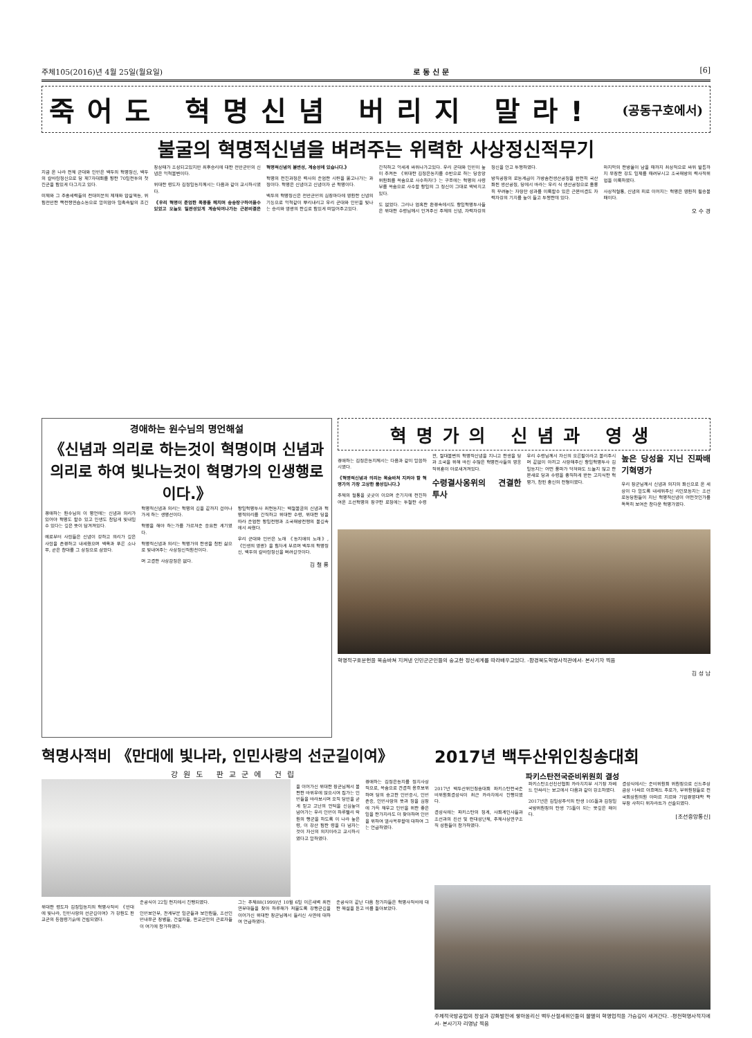주체105(2016)년 4월 25일(월요일) 로 동 신 문 [6]
죽어도 혁명신념 버리지 말라!
(공동구호에서)
불굴의 혁명적신념을 벼려주는 위력한 사상정신적무기
지금 온 나라 전체 군대와 인민은 백두의 혁명정신, 백두의 칼바람정신으로 당 제7차대회를 향한 70일전투의 첫 진군을 힘있게 다그치고 있다.
미제와 그 추종세력들의 전대미문의 제재와 압살책동, 위험천만한 핵전쟁연습소동으로 말미암아 일촉즉발의 초긴장상태가 조성되고있지만 최후승리에 대한 천만군민의 신념은 억척불변이다.
위대한 령도자 김정일동지께서는 다음과 같이 교시하시였다.
《우리 혁명이 준엄한 폭풍을 헤치며 승승장구하여올수 있었고 오늘도 일관성있게 계승되여나가는 근본비결은 혁명적신념의 불변성, 계승성에 있습니다.》
혁명의 전진과정은 력사의 준엄한 시련을 뚫고나가는 과정이다. 혁명은 신념이고 신념이자 곧 혁명이다.
백두의 혁명정신은 천만군민의 심장마다에 영원한 신념의 기둥으로 억척같이 뿌리내리고 우리 군대와 인민을 빛나는 승리와 영광의 한길로 힘있게 떠밀어주고있다.
간직하고 억세게 싸워나가고있다. 우리 군대와 인민이 높이 추켜든 《위대한 김정은동지를 수반으로 하는 당중앙위원회를 목숨으로 사수하자!》는 구호에는 혁명의 사령부를 목숨으로 사수할 항일의 그 정신이 그대로 맥박치고있다.
도 없었다. 그러나 엄혹한 환경속에서도 항일혁명투사들은 위대한 수령님께서 안겨주신 주체의 신념, 자력자강의 정신을 안고 투쟁하였다.
방직공장의 로동계급이 가방솜전생산공정을 완전히 국산화된 생산공정, 당에서 바라는 우리 식 생산공정으로 훌륭히 꾸려놓는 자랑찬 성과를 이룩할수 있은 근본비결도 자력자강의 기치를 높이 들고 투쟁한데 있다.
마지막의 한방울이 남을 때까지 최상적으로 싸워 발톱까지 무장한 강도 일제를 때려부시고 조국해방의 력사적위업을 이룩하였다.
사상적혈통, 신념의 피로 이어지는 혁명은 영원히 필승불패이다.
오 수 경
경애하는 원수님의 명언해설
《신념과 의리로 하는것이 혁명이며 신념과 의리로 하여 빛나는것이 혁명가의 인생행로이다.》
경애하는 원수님의 이 명언에는 신념과 의리가 있어야 혁명도 할수 있고 인생도 참답게 빛내일수 있다는 깊은 뜻이 담겨져있다.
예로부터 사람들은 신념이 강하고 의리가 깊은 사람을 존경하고 내세웠으며 백옥과 푸른 소나무, 곧은 참대를 그 상징으로 삼았다.
혁명적신념과 의리는 혁명의 길을 끝까지 걸어나가게 하는 생명선이다.
혁명을 해야 하는가를 가르쳐준 중요한 계기였다.
혁명적신념과 의리는 혁명가의 한생을 참된 삶으로 빛내여주는 사상정신적원천이다.
며 고결한 사상감정은 없다.
항일혁명투사 최현동지는 백절불굴의 신념과 혁명적의리를 간직하고 위대한 수령, 위대한 당을 따라 준엄한 항일전쟁과 조국해방전쟁의 불길속에서 싸웠다.
우리 군대와 인민은 노래 《동지애의 노래》, 《인생의 영광》을 힘차게 부르며 백두의 혁명정신, 백두의 칼바람정신을 벼려갈것이다.
김 철 룡
혁명가의 신념과 영생
경애하는 김정은동지께서는 다음과 같이 말씀하시였다.
《혁명적신념과 의리는 목숨바쳐 지켜야 할 혁명가의 가장 고상한 품성입니다.》
주체의 혈통을 굿굿이 이으며 준기치에 전진하여온 조선혁명의 장구한 로정에는 투철한 수령관, 절대불변의 혁명적신념을 지니고 한생을 당과 조국을 위해 바친 수많은 혁명전사들의 영웅적위훈이 아로새겨져있다.
수령결사옹위의 견결한 투사
우리 수령님께서 자신의 오른팔이라고 불러주시며 끝없이 아끼고 사랑해주신 항일혁명투사 김일동지는 어떤 풍파가 닥쳐와도 드놀지 않고 한본새로 당과 수령을 충직하게 받든 고지식한 혁명가, 참된 충신의 전형이였다.
높은 당성을 지닌 진짜배기혁명가
우리 장군님께서 신념과 의지의 화신으로 온 세상이 다 알도록 내세워주신 리인모동지는 조선로동당원들이 지닌 혁명적신념이 어떤것인가를 똑똑히 보여준 참다운 혁명가였다.
혁명적구호문헌을 목숨바쳐 지켜낸 인민군군인들의 숭고한 정신세계를 따라배우고있다. -함경북도혁명사적관에서- 본사기자 찍음
김 성 남
혁명사적비 《만대에 빛나라, 인민사랑의 선군길이여》
강원도 판교군에 건립
을 이어가신 위대한 장군님께서 불편한 바위우에 앉으시여 집가는 인민들을 바라보시며 오직 당만을 굳게 믿고 고난의 언덕을 신심높이 넘어가는 우리 인민이 하루빨리 락원의 행군을 하도록 이 나라 높은 령, 이 강산 험한 령을 다 넘자는것이 자신의 의지이라고 교시하시였다고 말하였다.
경애하는 김정은동지를 정치사상적으로, 목숨으로 견결히 옹호보위하며 당의 숭고한 인민중시, 인민존중, 인민사랑의 뜻과 정을 심장에 가득 채우고 인민을 위한 좋은 일을 한가지라도 더 찾아하며 인민을 위하여 멸사복무할데 대하여 그는 언급하였다.
위대한 령도자 김정일동지의 혁명사적비 《만대에 빛나라, 인민사랑의 선군길이여》가 강원도 판교군의 등점령기슭에 건립되였다.
준공식이 22일 현지에서 진행되였다.
인민보안부, 관계부문 일군들과 보안원들, 조선인민내무군 장병들, 건설자들, 판교군안의 근로자들이 여기에 참가하였다.
그는 주체88(1999)년 10월 6일 이른새벽 최전연부대들을 찾아 하루해가 저물도록 강행군길을 이어가신 위대한 장군님께서 들리신 사연에 대하여 언급하였다.
준공식이 끝난 다음 참가자들은 혁명사적비에 대한 해설을 듣고 비를 돌아보았다.
2017년 백두산위인칭송대회
파키스탄전국준비위원회 결성
2017년 백두산위인칭송대회 파키스탄전국준비위원회결성식이 최근 카라치에서 진행되였다.
결성식에는 파키스탄의 정계, 사회계인사들과 조선과의 친선 및 런대성단체, 주체사상연구조직 성원들이 참가하였다.
파키스탄조선친선협회 카라치지부 서기장 자베드 안싸리는 보고에서 다음과 같이 강조하였다.
2017년은 김일성주석의 탄생 105돌과 김정일국방위원장의 탄생 75돌이 되는 뜻깊은 해이다.
결성식에서는 준비위원회 위원장으로 신드주상금상 너싸르 아흐메드 주로가, 부위원장들로 전 국회상원의원 아마르 지르와 기업경영대학 학부장 샤히디 위자라트가 선출되였다.
[조선중앙통신]
주체적국방공업의 창설과 강화발전에 쌓아올리신 백두산절세위인들의 불멸의 혁명업적을 가슴깊이 새겨간다. -평천혁명사적지에서- 본사기자 리명남 찍음